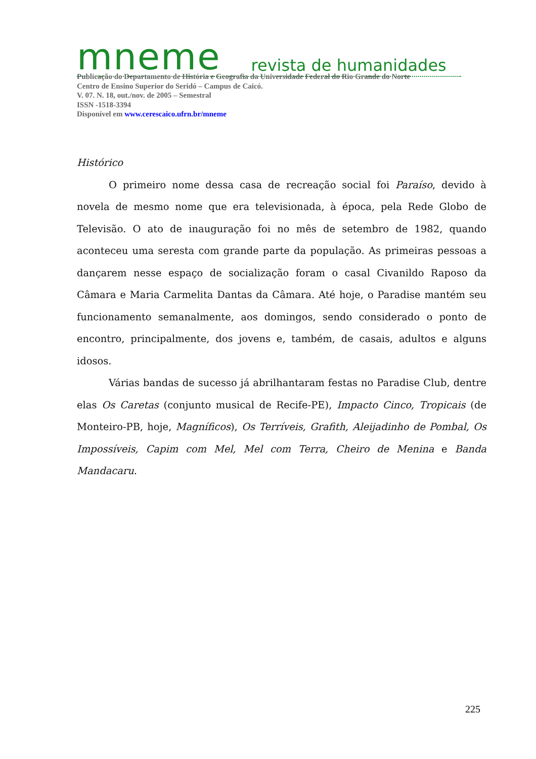mneme revista de humanidades
Publicação do Departamento de História e Geografia da Universidade Federal do Rio Grande do Norte
Centro de Ensino Superior do Seridó – Campus de Caicó.
V. 07. N. 18, out./nov. de 2005 – Semestral
ISSN -1518-3394
Disponível em www.cerescaico.ufrn.br/mneme
Histórico
O primeiro nome dessa casa de recreação social foi Paraíso, devido à novela de mesmo nome que era televisionada, à época, pela Rede Globo de Televisão. O ato de inauguração foi no mês de setembro de 1982, quando aconteceu uma seresta com grande parte da população. As primeiras pessoas a dançarem nesse espaço de socialização foram o casal Civanildo Raposo da Câmara e Maria Carmelita Dantas da Câmara. Até hoje, o Paradise mantém seu funcionamento semanalmente, aos domingos, sendo considerado o ponto de encontro, principalmente, dos jovens e, também, de casais, adultos e alguns idosos.
Várias bandas de sucesso já abrilhantaram festas no Paradise Club, dentre elas Os Caretas (conjunto musical de Recife-PE), Impacto Cinco, Tropicais (de Monteiro-PB, hoje, Magníficos), Os Terríveis, Grafith, Aleijadinho de Pombal, Os Impossíveis, Capim com Mel, Mel com Terra, Cheiro de Menina e Banda Mandacaru.
225